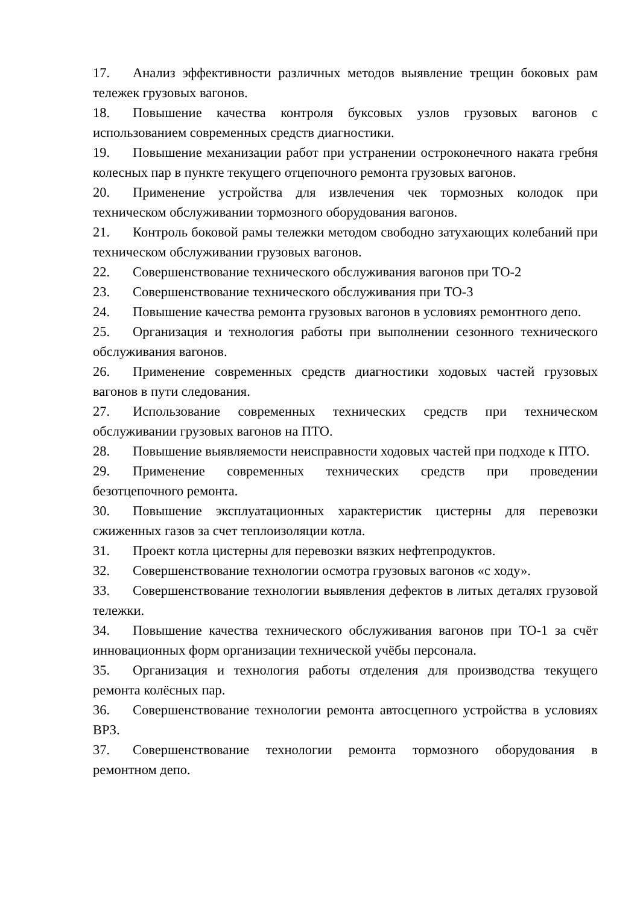17. Анализ эффективности различных методов выявление трещин боковых рам тележек грузовых вагонов.
18. Повышение качества контроля буксовых узлов грузовых вагонов с использованием современных средств диагностики.
19. Повышение механизации работ при устранении остроконечного наката гребня колесных пар в пункте текущего отцепочного ремонта грузовых вагонов.
20. Применение устройства для извлечения чек тормозных колодок при техническом обслуживании тормозного оборудования вагонов.
21. Контроль боковой рамы тележки методом свободно затухающих колебаний при техническом обслуживании грузовых вагонов.
22. Совершенствование технического обслуживания вагонов при ТО-2
23. Совершенствование технического обслуживания при ТО-3
24. Повышение качества ремонта грузовых вагонов в условиях ремонтного депо.
25. Организация и технология работы при выполнении сезонного технического обслуживания вагонов.
26. Применение современных средств диагностики ходовых частей грузовых вагонов в пути следования.
27. Использование современных технических средств при техническом обслуживании грузовых вагонов на ПТО.
28. Повышение выявляемости неисправности ходовых частей при подходе к ПТО.
29. Применение современных технических средств при проведении безотцепочного ремонта.
30. Повышение эксплуатационных характеристик цистерны для перевозки сжиженных газов за счет теплоизоляции котла.
31. Проект котла цистерны для перевозки вязких нефтепродуктов.
32. Совершенствование технологии осмотра грузовых вагонов «с ходу».
33. Совершенствование технологии выявления дефектов в литых деталях грузовой тележки.
34. Повышение качества технического обслуживания вагонов при ТО-1 за счёт инновационных форм организации технической учёбы персонала.
35. Организация и технология работы отделения для производства текущего ремонта колёсных пар.
36. Совершенствование технологии ремонта автосцепного устройства в условиях ВРЗ.
37. Совершенствование технологии ремонта тормозного оборудования в ремонтном депо.